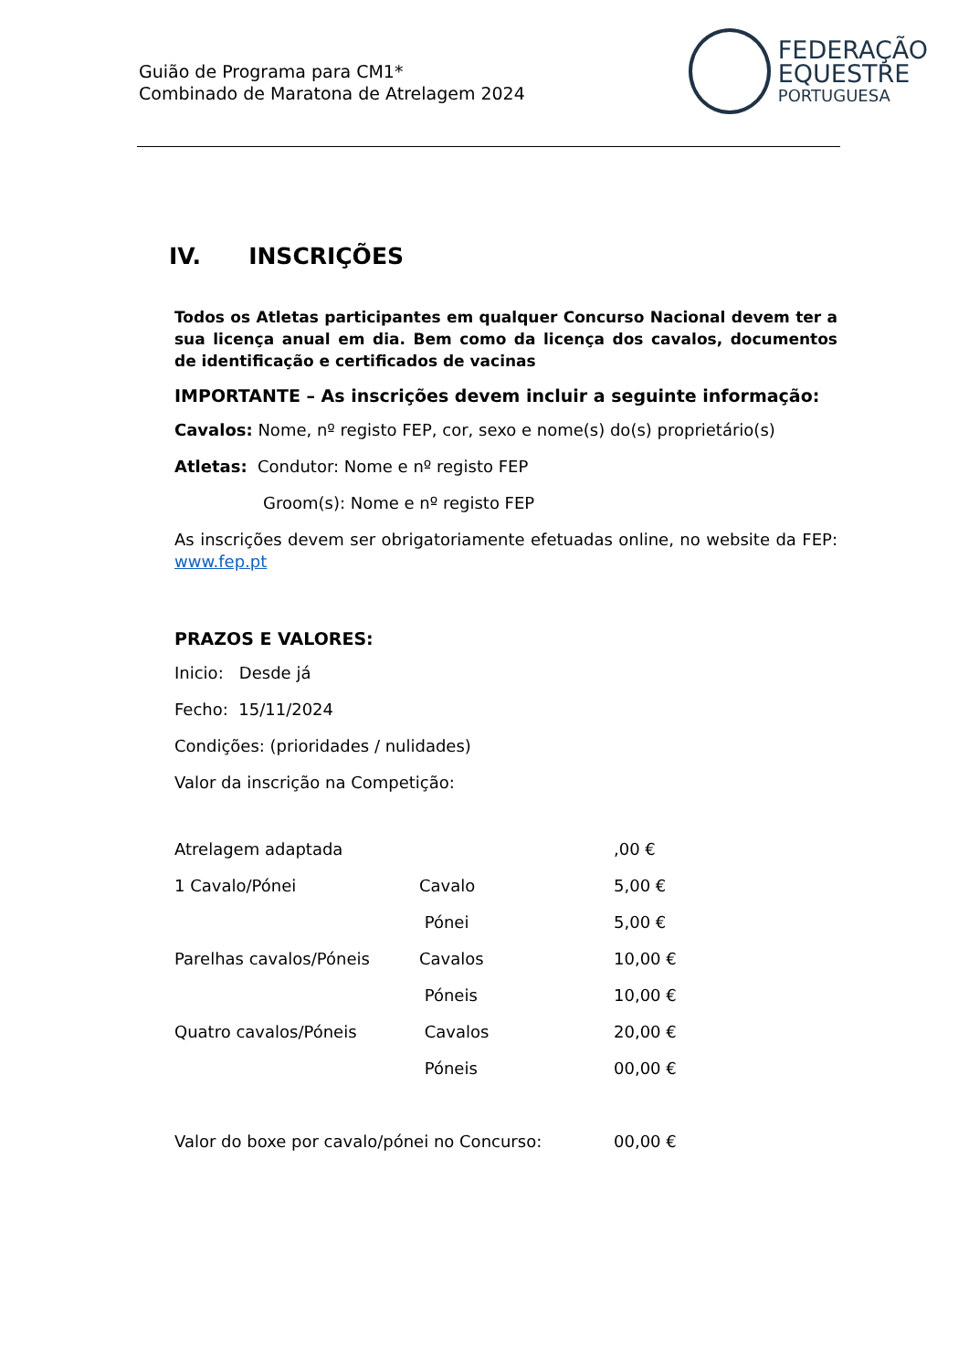Guião de Programa para CM1*
Combinado de Maratona de Atrelagem 2024
FEDERAÇÃO
EQUESTRE
PORTUGUESA
IV. INSCRIÇÕES
Todos os Atletas participantes em qualquer Concurso Nacional devem ter a sua licença anual em dia. Bem como da licença dos cavalos, documentos de identificação e certificados de vacinas
IMPORTANTE – As inscrições devem incluir a seguinte informação:
Cavalos: Nome, nº registo FEP, cor, sexo e nome(s) do(s) proprietário(s)
Atletas: Condutor: Nome e nº registo FEP
Groom(s): Nome e nº registo FEP
As inscrições devem ser obrigatoriamente efetuadas online, no website da FEP: www.fep.pt
PRAZOS E VALORES:
Inicio: Desde já
Fecho: 15/11/2024
Condições: (prioridades / nulidades)
Valor da inscrição na Competição:
| Atrelagem adaptada | | ,00 € |
| 1 Cavalo/Pónei | Cavalo | 5,00 € |
| | Pónei | 5,00 € |
| Parelhas cavalos/Póneis | Cavalos | 10,00 € |
| | Póneis | 10,00 € |
| Quatro cavalos/Póneis | Cavalos | 20,00 € |
| | Póneis | 00,00 € |
| Valor do boxe por cavalo/pónei no Concurso: | | 00,00 € |